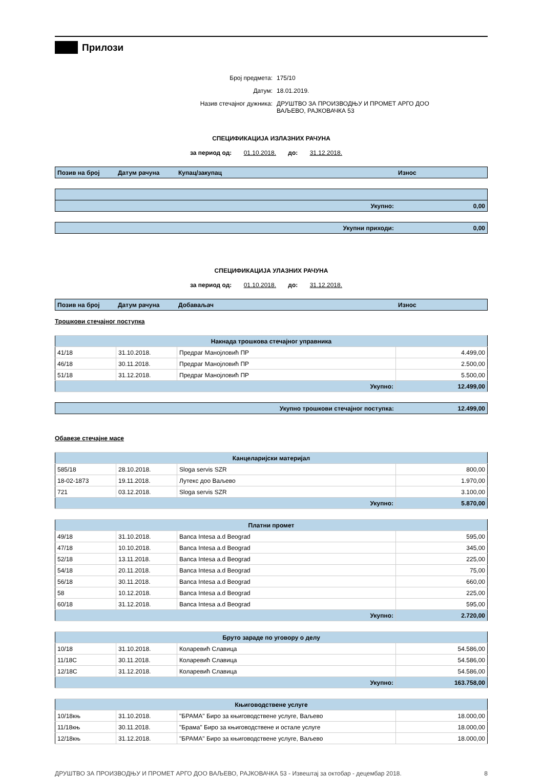Прилози
Број предмета: 175/10
Датум: 18.01.2019.
Назив стечајног дужника: ДРУШТВО ЗА ПРОИЗВОДЊУ И ПРОМЕТ АРГО ДОО
ВАЉЕВО, РАЈКОВАЧКА 53
СПЕЦИФИКАЦИЈА ИЗЛАЗНИХ РАЧУНА
за период од: 01.10.2018. до: 31.12.2018.
| Позив на број | Датум рачуна | Купац/закупац | Износ |
| --- | --- | --- | --- |
| Укупно: | 0,00 |
| Укупни приходи: | 0,00 |
СПЕЦИФИКАЦИЈА УЛАЗНИХ РАЧУНА
за период од: 01.10.2018. до: 31.12.2018.
| Позив на број | Датум рачуна | Добаваљач | Износ |
| --- | --- | --- | --- |
Трошкови стечајног поступка
| Накнада трошкова стечајног управника | | | |
| 41/18 | 31.10.2018. | Предраг Манојловић ПР | 4.499,00 |
| 46/18 | 30.11.2018. | Предраг Манојловић ПР | 2.500,00 |
| 51/18 | 31.12.2018. | Предраг Манојловић ПР | 5.500,00 |
| Укупно: | | | 12.499,00 |
| Укупно трошкови стечајног поступка: | 12.499,00 |
Обавезе стечајне масе
| Канцеларијски материјал | | | |
| 585/18 | 28.10.2018. | Sloga servis SZR | 800,00 |
| 18-02-1873 | 19.11.2018. | Лутекс доо Ваљево | 1.970,00 |
| 721 | 03.12.2018. | Sloga servis SZR | 3.100,00 |
| Укупно: | | | 5.870,00 |
| Платни промет | | | |
| 49/18 | 31.10.2018. | Banca Intesa a.d Beograd | 595,00 |
| 47/18 | 10.10.2018. | Banca Intesa a.d Beograd | 345,00 |
| 52/18 | 13.11.2018. | Banca Intesa a.d Beograd | 225,00 |
| 54/18 | 20.11.2018. | Banca Intesa a.d Beograd | 75,00 |
| 56/18 | 30.11.2018. | Banca Intesa a.d Beograd | 660,00 |
| 58 | 10.12.2018. | Banca Intesa a.d Beograd | 225,00 |
| 60/18 | 31.12.2018. | Banca Intesa a.d Beograd | 595,00 |
| Укупно: | | | 2.720,00 |
| Бруто зараде по уговору о делу | | | |
| 10/18 | 31.10.2018. | Коларевић Славица | 54.586,00 |
| 11/18С | 30.11.2018. | Коларевић Славица | 54.586,00 |
| 12/18С | 31.12.2018. | Коларевић Славица | 54.586,00 |
| Укупно: | | | 163.758,00 |
| Књиговодствене услуге | | | |
| 10/18књ | 31.10.2018. | "БРАМА" Биро за књиговодствене услуге, Ваљево | 18.000,00 |
| 11/18књ | 30.11.2018. | "Брама" Биро за књиговодствене и остале услуге | 18.000,00 |
| 12/18књ | 31.12.2018. | "БРАМА" Биро за књиговодствене услуге, Ваљево | 18.000,00 |
ДРУШТВО ЗА ПРОИЗВОДЊУ И ПРОМЕТ АРГО ДОО ВАЉЕВО, РАЈКОВАЧКА 53 - Извештај за октобар - децембар 2018. 8